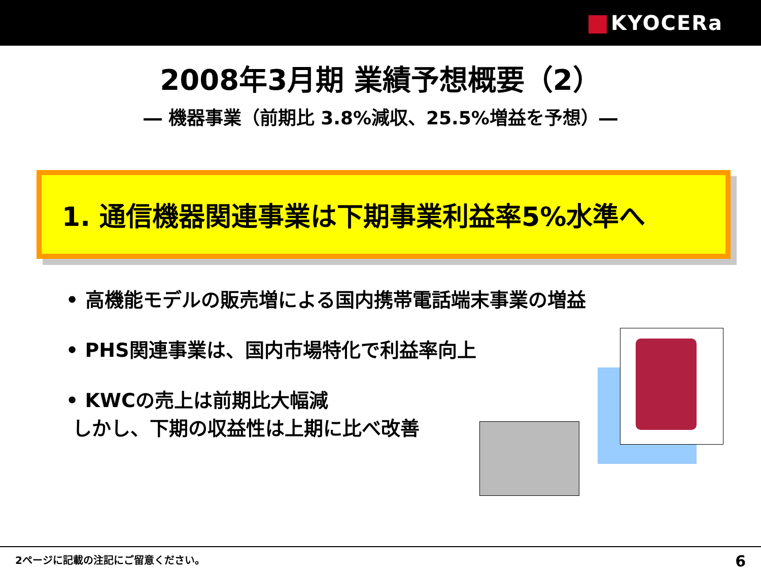KYOCERa
2008年3月期 業績予想概要（2）
― 機器事業（前期比 3.8%減収、25.5%増益を予想）―
1. 通信機器関連事業は下期事業利益率5%水準へ
• 高機能モデルの販売増による国内携帯電話端末事業の増益
• PHS関連事業は、国内市場特化で利益率向上
• KWCの売上は前期比大幅減
しかし、下期の収益性は上期に比べ改善
2ページに記載の注記にご留意ください。 6